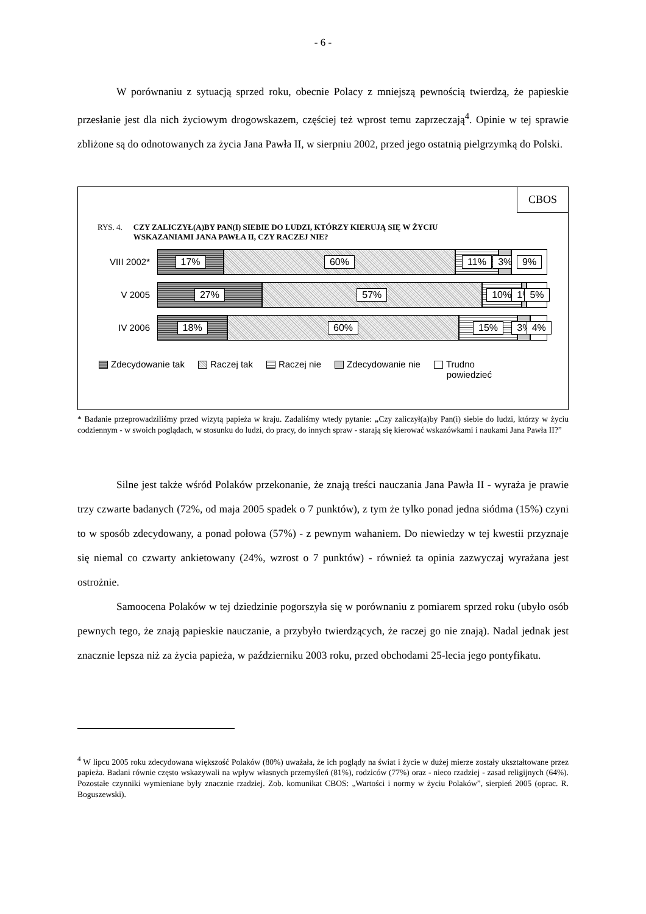- 6 -
W porównaniu z sytuacją sprzed roku, obecnie Polacy z mniejszą pewnością twierdzą, że papieskie przesłanie jest dla nich życiowym drogowskazem, częściej też wprost temu zaprzeczają<sup>4</sup>. Opinie w tej sprawie zbliżone są do odnotowanych za życia Jana Pawła II, w sierpniu 2002, przed jego ostatnią pielgrzymką do Polski.
CBOS
RYS. 4. CZY ZALICZYŁ(A)BY PAN(I) SIEBIE DO LUDZI, KTÓRZY KIERUJĄ SIĘ W ŻYCIU
WSKAZANIAMI JANA PAWŁA II, CZY RACZEJ NIE?
VIII 2002*
17% 60% 11% 3% 9%
V 2005
27% 57% 10% 1% 5%
IV 2006
18% 60% 15% 3% 4%
Zdecydowanie tak Raczej tak Raczej nie Zdecydowanie nie Trudno
powiedzieć
* Badanie przeprowadziliśmy przed wizytą papieża w kraju. Zadaliśmy wtedy pytanie: „Czy zaliczył(a)by Pan(i) siebie do ludzi, którzy w życiu codziennym - w swoich poglądach, w stosunku do ludzi, do pracy, do innych spraw - starają się kierować wskazówkami i naukami Jana Pawła II?”
Silne jest także wśród Polaków przekonanie, że znają treści nauczania Jana Pawła II - wyraża je prawie trzy czwarte badanych (72%, od maja 2005 spadek o 7 punktów), z tym że tylko ponad jedna siódma (15%) czyni to w sposób zdecydowany, a ponad połowa (57%) - z pewnym wahaniem. Do niewiedzy w tej kwestii przyznaje się niemal co czwarty ankietowany (24%, wzrost o 7 punktów) - również ta opinia zazwyczaj wyrażana jest ostrożnie.
Samoocena Polaków w tej dziedzinie pogorszyła się w porównaniu z pomiarem sprzed roku (ubyło osób pewnych tego, że znają papieskie nauczanie, a przybyło twierdzących, że raczej go nie znają). Nadal jednak jest znacznie lepsza niż za życia papieża, w październiku 2003 roku, przed obchodami 25-lecia jego pontyfikatu.
<sup>4</sup> W lipcu 2005 roku zdecydowana większość Polaków (80%) uważała, że ich poglądy na świat i życie w dużej mierze zostały ukształtowane przez papieża. Badani równie często wskazywali na wpływ własnych przemyśleń (81%), rodziców (77%) oraz - nieco rzadziej - zasad religijnych (64%). Pozostałe czynniki wymieniane były znacznie rzadziej. Zob. komunikat CBOS: „Wartości i normy w życiu Polaków”, sierpień 2005 (oprac. R. Boguszewski).